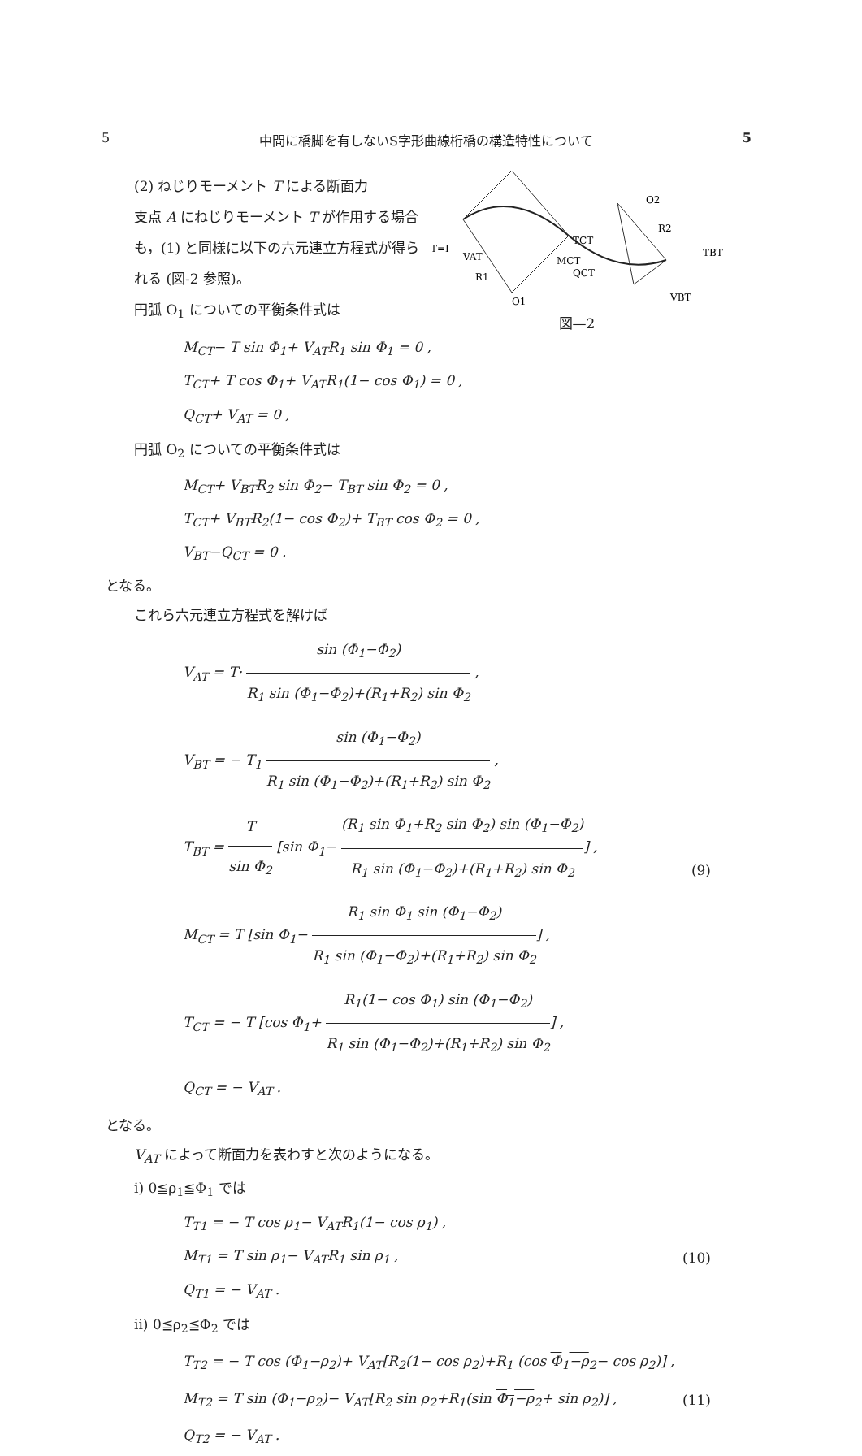5 中間に橋脚を有しないS字形曲線桁橋の構造特性について 5
(2) ねじりモーメント T による断面力
支点 A にねじりモーメント T が作用する場合も，(1) と同様に以下の六元連立方程式が得られる (図-2 参照)。
円弧 O<sub>1</sub> についての平衡条件式は
T=I
VAT
R1
O1
TCT
MCT
QCT
O2
R2
TBT
VBT
図—2
M<sub>CT</sub>− T sin Φ<sub>1</sub>+ V<sub>AT</sub>R<sub>1</sub> sin Φ<sub>1</sub> = 0 ,
T<sub>CT</sub>+ T cos Φ<sub>1</sub>+ V<sub>AT</sub>R<sub>1</sub>(1− cos Φ<sub>1</sub>) = 0 ,
Q<sub>CT</sub>+ V<sub>AT</sub> = 0 ,
円弧 O<sub>2</sub> についての平衡条件式は
M<sub>CT</sub>+ V<sub>BT</sub>R<sub>2</sub> sin Φ<sub>2</sub>− T<sub>BT</sub> sin Φ<sub>2</sub> = 0 ,
T<sub>CT</sub>+ V<sub>BT</sub>R<sub>2</sub>(1− cos Φ<sub>2</sub>)+ T<sub>BT</sub> cos Φ<sub>2</sub> = 0 ,
V<sub>BT</sub>−Q<sub>CT</sub> = 0 .
となる。
これら六元連立方程式を解けば
V<sub>AT</sub> = T· sin (Φ<sub>1</sub>−Φ<sub>2</sub>) R<sub>1</sub> sin (Φ<sub>1</sub>−Φ<sub>2</sub>)+(R<sub>1</sub>+R<sub>2</sub>) sin Φ<sub>2</sub> ,
V<sub>BT</sub> = − T<sub>1</sub> sin (Φ<sub>1</sub>−Φ<sub>2</sub>) R<sub>1</sub> sin (Φ<sub>1</sub>−Φ<sub>2</sub>)+(R<sub>1</sub>+R<sub>2</sub>) sin Φ<sub>2</sub> ,
T<sub>BT</sub> = T sin Φ<sub>2</sub> [sin Φ<sub>1</sub>− (R<sub>1</sub> sin Φ<sub>1</sub>+R<sub>2</sub> sin Φ<sub>2</sub>) sin (Φ<sub>1</sub>−Φ<sub>2</sub>) R<sub>1</sub> sin (Φ<sub>1</sub>−Φ<sub>2</sub>)+(R<sub>1</sub>+R<sub>2</sub>) sin Φ<sub>2</sub>] ,
M<sub>CT</sub> = T [sin Φ<sub>1</sub>− R<sub>1</sub> sin Φ<sub>1</sub> sin (Φ<sub>1</sub>−Φ<sub>2</sub>) R<sub>1</sub> sin (Φ<sub>1</sub>−Φ<sub>2</sub>)+(R<sub>1</sub>+R<sub>2</sub>) sin Φ<sub>2</sub>] ,
T<sub>CT</sub> = − T [cos Φ<sub>1</sub>+ R<sub>1</sub>(1− cos Φ<sub>1</sub>) sin (Φ<sub>1</sub>−Φ<sub>2</sub>) R<sub>1</sub> sin (Φ<sub>1</sub>−Φ<sub>2</sub>)+(R<sub>1</sub>+R<sub>2</sub>) sin Φ<sub>2</sub>] ,
Q<sub>CT</sub> = − V<sub>AT</sub> .
(9)
となる。
V<sub>AT</sub> によって断面力を表わすと次のようになる。
i) 0≦ρ<sub>1</sub>≦Φ<sub>1</sub> では
T<sub>T1</sub> = − T cos ρ<sub>1</sub>− V<sub>AT</sub>R<sub>1</sub>(1− cos ρ<sub>1</sub>) ,
M<sub>T1</sub> = T sin ρ<sub>1</sub>− V<sub>AT</sub>R<sub>1</sub> sin ρ<sub>1</sub> ,
Q<sub>T1</sub> = − V<sub>AT</sub> .
(10)
ii) 0≦ρ<sub>2</sub>≦Φ<sub>2</sub> では
T<sub>T2</sub> = − T cos (Φ<sub>1</sub>−ρ<sub>2</sub>)+ V<sub>AT</sub>[R<sub>2</sub>(1− cos ρ<sub>2</sub>)+R<sub>1</sub> (cos Φ<sub>1</sub>−ρ<sub>2</sub>− cos ρ<sub>2</sub>)] ,
M<sub>T2</sub> = T sin (Φ<sub>1</sub>−ρ<sub>2</sub>)− V<sub>AT</sub>[R<sub>2</sub> sin ρ<sub>2</sub>+R<sub>1</sub>(sin Φ<sub>1</sub>−ρ<sub>2</sub>+ sin ρ<sub>2</sub>)] ,
Q<sub>T2</sub> = − V<sub>AT</sub> .
(11)